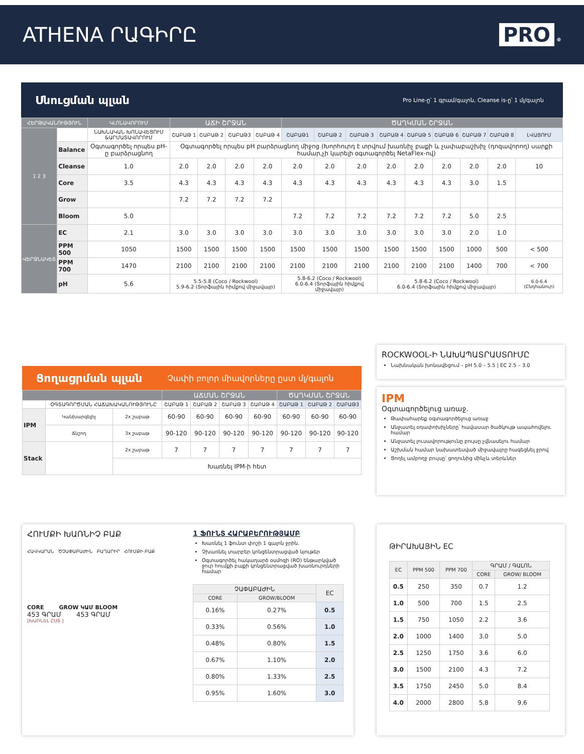ATHENA ՐԱԳԻՐԸ PRO ✵
Սնուցման պլան Pro Line-ը՝ 1 գրամ/գալոն, Cleanse is-ը՝ 1 մլ/գալոն
| ՀԵՐԹԱԿԱՆՈՒԹՅՈՒՆ | | ԿԼՈՆԱՎՈՐՈՒՄ | ԱՃԻ ՇՐՋԱՆ | | | | ԾԱՂԿՄԱՆ ՇՐՋԱՆ | | | | | | | | |
| --- | --- | --- | --- | --- | --- | --- | --- | --- | --- | --- | --- | --- | --- | --- | --- |
| 1 2 3 | | ՆԱԽՆԱԿԱՆ ԽՈՆԱՎԵՑՈՒՄ &ԱՐՄԱՏԱՎՈՐՈՒՄ | ՇԱԲԱԹ 1 | ՇԱԲԱԹ 2 | ՇԱԲԱԹ3 | ՇԱԲԱԹ 4 | ՇԱԲԱԹ1 | ՇԱԲԱԹ 2 | ՇԱԲԱԹ 3 | ՇԱԲԱԹ 4 | ՇԱԲԱԹ 5 | ՇԱԲԱԹ 6 | ՇԱԲԱԹ 7 | ՇԱԲԱԹ 8 | ԼՎԱՑՈՒՄ |
| | Balance | Օգտագործել որպես pH-ը բարձրացնող | Օգտագործել որպես pH բարձրացնող միջոց (Խորհուրդ է տրվում խառնիչ բաքի և չափաբաշխիչ (դոզավորող) սարքի համար,չի կարելի օգտագործել NetaFlex-ով) | | | | | | | | | | | | |
| | Cleanse | 1.0 | 2.0 | 2.0 | 2.0 | 2.0 | 2.0 | 2.0 | 2.0 | 2.0 | 2.0 | 2.0 | 2.0 | 2.0 | 10 |
| | Core | 3.5 | 4.3 | 4.3 | 4.3 | 4.3 | 4.3 | 4.3 | 4.3 | 4.3 | 4.3 | 4.3 | 3.0 | 1.5 | |
| | Grow | | 7.2 | 7.2 | 7.2 | 7.2 | | | | | | | | | |
| | Bloom | 5.0 | | | | | 7.2 | 7.2 | 7.2 | 7.2 | 7.2 | 7.2 | 5.0 | 2.5 | |
| ՎԵՐՋՆԱԿԵՏ | EC | 2.1 | 3.0 | 3.0 | 3.0 | 3.0 | 3.0 | 3.0 | 3.0 | 3.0 | 3.0 | 3.0 | 2.0 | 1.0 | |
| | PPM 500 | 1050 | 1500 | 1500 | 1500 | 1500 | 1500 | 1500 | 1500 | 1500 | 1500 | 1500 | 1000 | 500 | < 500 |
| | PPM 700 | 1470 | 2100 | 2100 | 2100 | 2100 | 2100 | 2100 | 2100 | 2100 | 2100 | 2100 | 1400 | 700 | < 700 |
| | pH | 5.6 | 5.5-5.8 (Coco / Rockwool) 5.9-6.2 (Տորֆային հիմքով միջավայր) | | | | 5.8-6.2 (Coco / Rockwool) 6.0-6.4 (Տորֆային հիմքով միջավայր) | | | 5.8-6.2 (Coco / Rockwool) 6.0-6.4 (Տորֆային հիմքով միջավայր) | | | | | 6.0-6.4 (Ընդհանուր) |
Ցողացրման պլան Չափի բոլոր միավորները ըստ մլ/գալոն
| | | | ԱՃՄԱՆ ՇՐՋԱՆ | | | | ԾԱՂԿՄԱՆ ՇՐՋԱՆ | | |
| --- | --- | --- | --- | --- | --- | --- | --- | --- | --- |
| | ՕԳՏԱԳՈՐԾՄԱՆ ՀԱՃԱԽԱԿԱՆՈՒԹՅՈՒՆԸ | | ՇԱԲԱԹ 1 | ՇԱԲԱԹ 2 | ՇԱԲԱԹ 3 | ՇԱԲԱԹ 4 | ՇԱԲԱԹ 1 | ՇԱԲԱԹ 2 | ՇԱԲԱԹ3 |
| IPM | Կանխարգելիչ | 2x շաբաթ | 60-90 | 60-90 | 60-90 | 60-90 | 60-90 | 60-90 | 60-90 |
| | Ճնշող | 3x շաբաթ | 90-120 | 90-120 | 90-120 | 90-120 | 90-120 | 90-120 | 90-120 |
| Stack | | 2x շաբաթ | 7 | 7 | 7 | 7 | 7 | 7 | 7 |
| | | Խառնել IPM-ի հետ | | | | | | | |
ROCKWOOL-Ի ՆԱԽԱՊԱՏՐԱՍՏՈՒՄԸ
Նախնական խոնավեցում – pH 5.0 – 5.5 | EC 2.5 – 3.0
IPM
Օգտագործելուց առաջ.
Թափահարեք օգտագործելուց առաջ
Անջատել օդափոխիչները՝ հավասար ծածկույթ ապահովելու համար
Անջատել լուսավորությունը բույսը չվնասելու համար
Աշխման համար նախատեսված միջավայրը հագեցնել ջրով
Ցողել ամբողջ բույսը՝ ցողունից մինչև տերևներ
ՀՈՒՄՔԻ ԽԱՌՆԻՉ ԲԱՔ
ՀԱՎԿԱՐԱՆ ԾՉԱՓԱԲԱԺԻՆ ԲԱՂԱՐԻՐ ՀՈՒՄՔԻ ԲԱՔ
CORE GROW ԿԱՄ BLOOM
453 ԳՐԱՄ 453 ԳՐԱՄ
[ԽԱՌՆԵԼ ԸՍՏ ]
1 ՖՈՒՆՏ ՀԱՐԱԲԵՐՈՒԹՅԱՄԲ
Խառնել 1 ֆունտ փոշի 1 գալոն ջրին.
Չխառնել տարբեր կոնցենտրացված նյութեր
Օգտագործել հակադարձ օսմոզի (RO) ենթարկված ջուր հումքի բաքի կոնցենտրացված խառնուրդների համար
| ՉԱՓԱԲԱԺԻՆ | | EC |
| --- | --- | --- |
| CORE | GROW/BLOOM | |
| 0.16% | 0.27% | 0.5 |
| 0.33% | 0.56% | 1.0 |
| 0.48% | 0.80% | 1.5 |
| 0.67% | 1.10% | 2.0 |
| 0.80% | 1.33% | 2.5 |
| 0.95% | 1.60% | 3.0 |
ԹԻՐԱԽԱՅԻՆ EC
| EC | PPM 500 | PPM 700 | ԳՐԱՄ / ԳԱԼՈՆ | |
| --- | --- | --- | --- | --- |
| | | | CORE | GROW/ BLOOM |
| 0.5 | 250 | 350 | 0.7 | 1.2 |
| 1.0 | 500 | 700 | 1.5 | 2.5 |
| 1.5 | 750 | 1050 | 2.2 | 3.6 |
| 2.0 | 1000 | 1400 | 3.0 | 5.0 |
| 2.5 | 1250 | 1750 | 3.6 | 6.0 |
| 3.0 | 1500 | 2100 | 4.3 | 7.2 |
| 3.5 | 1750 | 2450 | 5.0 | 8.4 |
| 4.0 | 2000 | 2800 | 5.8 | 9.6 |